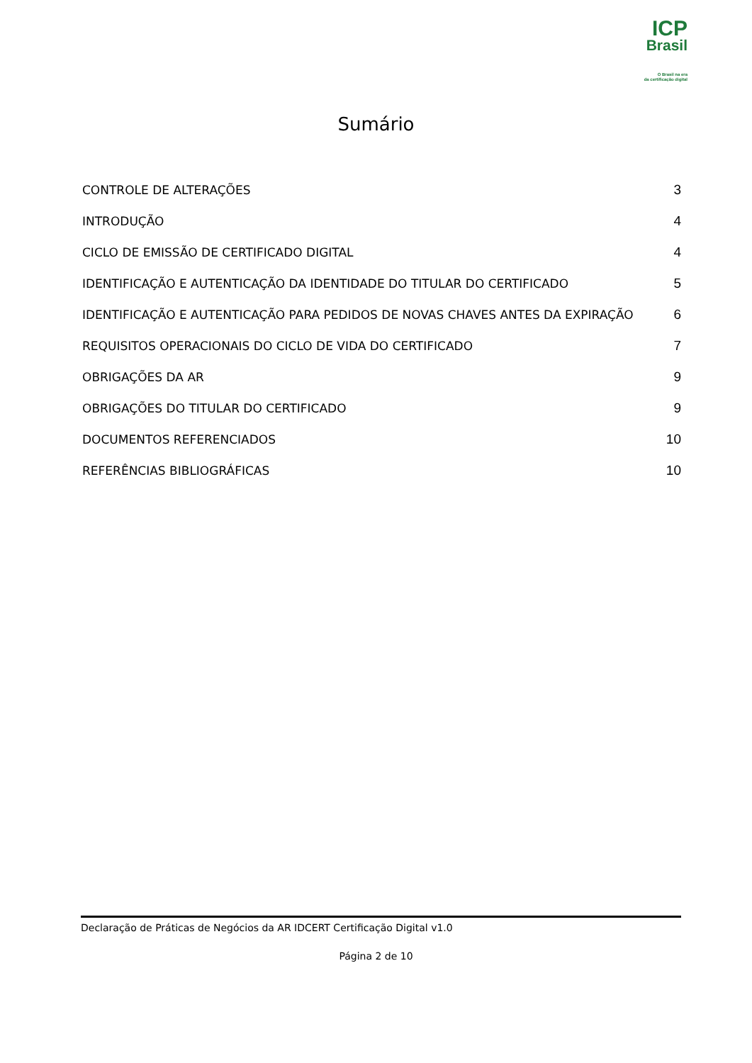ICP
Brasil
O Brasil na era
da certificação digital
Sumário
CONTROLE DE ALTERAÇÕES 3
INTRODUÇÃO 4
CICLO DE EMISSÃO DE CERTIFICADO DIGITAL 4
IDENTIFICAÇÃO E AUTENTICAÇÃO DA IDENTIDADE DO TITULAR DO CERTIFICADO 5
IDENTIFICAÇÃO E AUTENTICAÇÃO PARA PEDIDOS DE NOVAS CHAVES ANTES DA EXPIRAÇÃO 6
REQUISITOS OPERACIONAIS DO CICLO DE VIDA DO CERTIFICADO 7
OBRIGAÇÕES DA AR 9
OBRIGAÇÕES DO TITULAR DO CERTIFICADO 9
DOCUMENTOS REFERENCIADOS 10
REFERÊNCIAS BIBLIOGRÁFICAS 10
Declaração de Práticas de Negócios da AR IDCERT Certificação Digital v1.0
Página 2 de 10